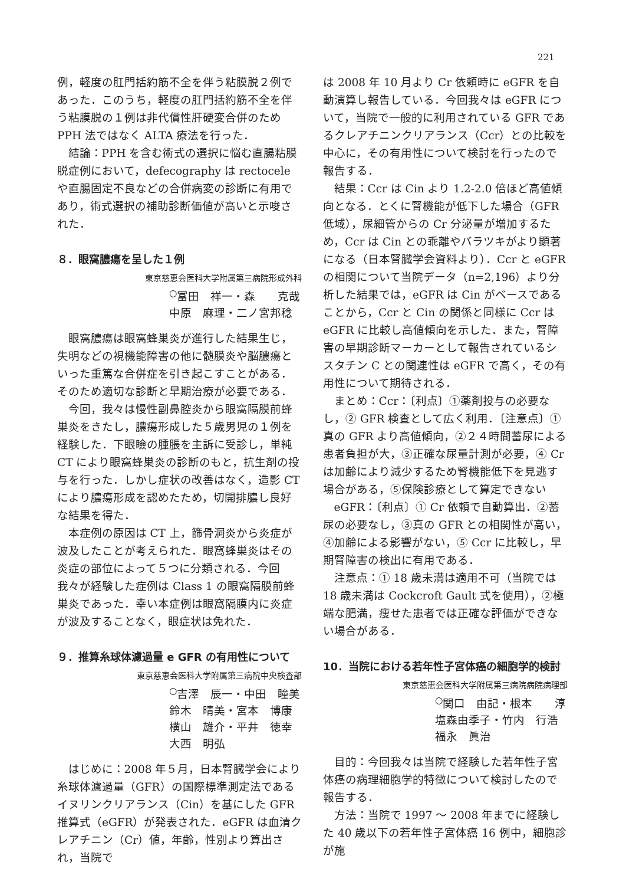221
例，軽度の肛門括約筋不全を伴う粘膜脱２例であった．このうち，軽度の肛門括約筋不全を伴う粘膜脱の１例は非代償性肝硬変合併のため PPH 法ではなく ALTA 療法を行った．
結論：PPH を含む術式の選択に悩む直腸粘膜脱症例において，defecography は rectocele や直腸固定不良などの合併病変の診断に有用であり，術式選択の補助診断価値が高いと示唆された．
８．眼窩膿瘍を呈した１例
東京慈恵会医科大学附属第三病院形成外科
<sup>○</sup>冨田　祥一・森　　克哉
中原　麻理・二ノ宮邦稔
眼窩膿瘍は眼窩蜂巣炎が進行した結果生じ，失明などの視機能障害の他に髄膜炎や脳膿瘍といった重篤な合併症を引き起こすことがある．そのため適切な診断と早期治療が必要である．
今回，我々は慢性副鼻腔炎から眼窩隔膜前蜂巣炎をきたし，膿瘍形成した５歳男児の１例を経験した．下眼瞼の腫脹を主訴に受診し，単純 CT により眼窩蜂巣炎の診断のもと，抗生剤の投与を行った．しかし症状の改善はなく，造影 CT により膿瘍形成を認めたため，切開排膿し良好な結果を得た．
本症例の原因は CT 上，篩骨洞炎から炎症が波及したことが考えられた．眼窩蜂巣炎はその炎症の部位によって５つに分類される．今回我々が経験した症例は Class 1 の眼窩隔膜前蜂巣炎であった．幸い本症例は眼窩隔膜内に炎症が波及することなく，眼症状は免れた．
９．推算糸球体濾過量 e GFR の有用性について
東京慈恵会医科大学附属第三病院中央検査部
<sup>○</sup>吉澤　辰一・中田　瞳美
鈴木　晴美・宮本　博康
横山　雄介・平井　徳幸
大西　明弘
はじめに：2008 年５月，日本腎臓学会により糸球体濾過量（GFR）の国際標準測定法であるイヌリンクリアランス（Cin）を基にした GFR 推算式（eGFR）が発表された．eGFR は血清クレアチニン（Cr）値，年齢，性別より算出され，当院で
は 2008 年 10 月より Cr 依頼時に eGFR を自動演算し報告している．今回我々は eGFR について，当院で一般的に利用されている GFR であるクレアチニンクリアランス（Ccr）との比較を中心に，その有用性について検討を行ったので報告する．
結果：Ccr は Cin より 1.2-2.0 倍ほど高値傾向となる．とくに腎機能が低下した場合（GFR 低域），尿細管からの Cr 分泌量が増加するため，Ccr は Cin との乖離やバラツキがより顕著になる（日本腎臓学会資料より）．Ccr と eGFR の相関について当院データ（n=2,196）より分析した結果では，eGFR は Cin がベースであることから，Ccr と Cin の関係と同様に Ccr は eGFR に比較し高値傾向を示した．また，腎障害の早期診断マーカーとして報告されているシスタチン C との関連性は eGFR で高く，その有用性について期待される．
まとめ：Ccr：〔利点〕①薬剤投与の必要なし，② GFR 検査として広く利用．〔注意点〕①真の GFR より高値傾向，②２４時間蓄尿による患者負担が大，③正確な尿量計測が必要，④ Cr は加齢により減少するため腎機能低下を見逃す場合がある，⑤保険診療として算定できない
eGFR：〔利点〕① Cr 依頼で自動算出．②蓄尿の必要なし，③真の GFR との相関性が高い，④加齢による影響がない，⑤ Ccr に比較し，早期腎障害の検出に有用である．
注意点：① 18 歳未満は適用不可（当院では 18 歳未満は Cockcroft Gault 式を使用），②極端な肥満，痩せた患者では正確な評価ができない場合がある．
10．当院における若年性子宮体癌の細胞学的検討
東京慈恵会医科大学附属第三病院病院病理部
<sup>○</sup>関口　由記・根本　　淳
塩森由季子・竹内　行浩
福永　眞治
目的：今回我々は当院で経験した若年性子宮体癌の病理細胞学的特徴について検討したので報告する．
方法：当院で 1997 ～ 2008 年までに経験した 40 歳以下の若年性子宮体癌 16 例中，細胞診が施